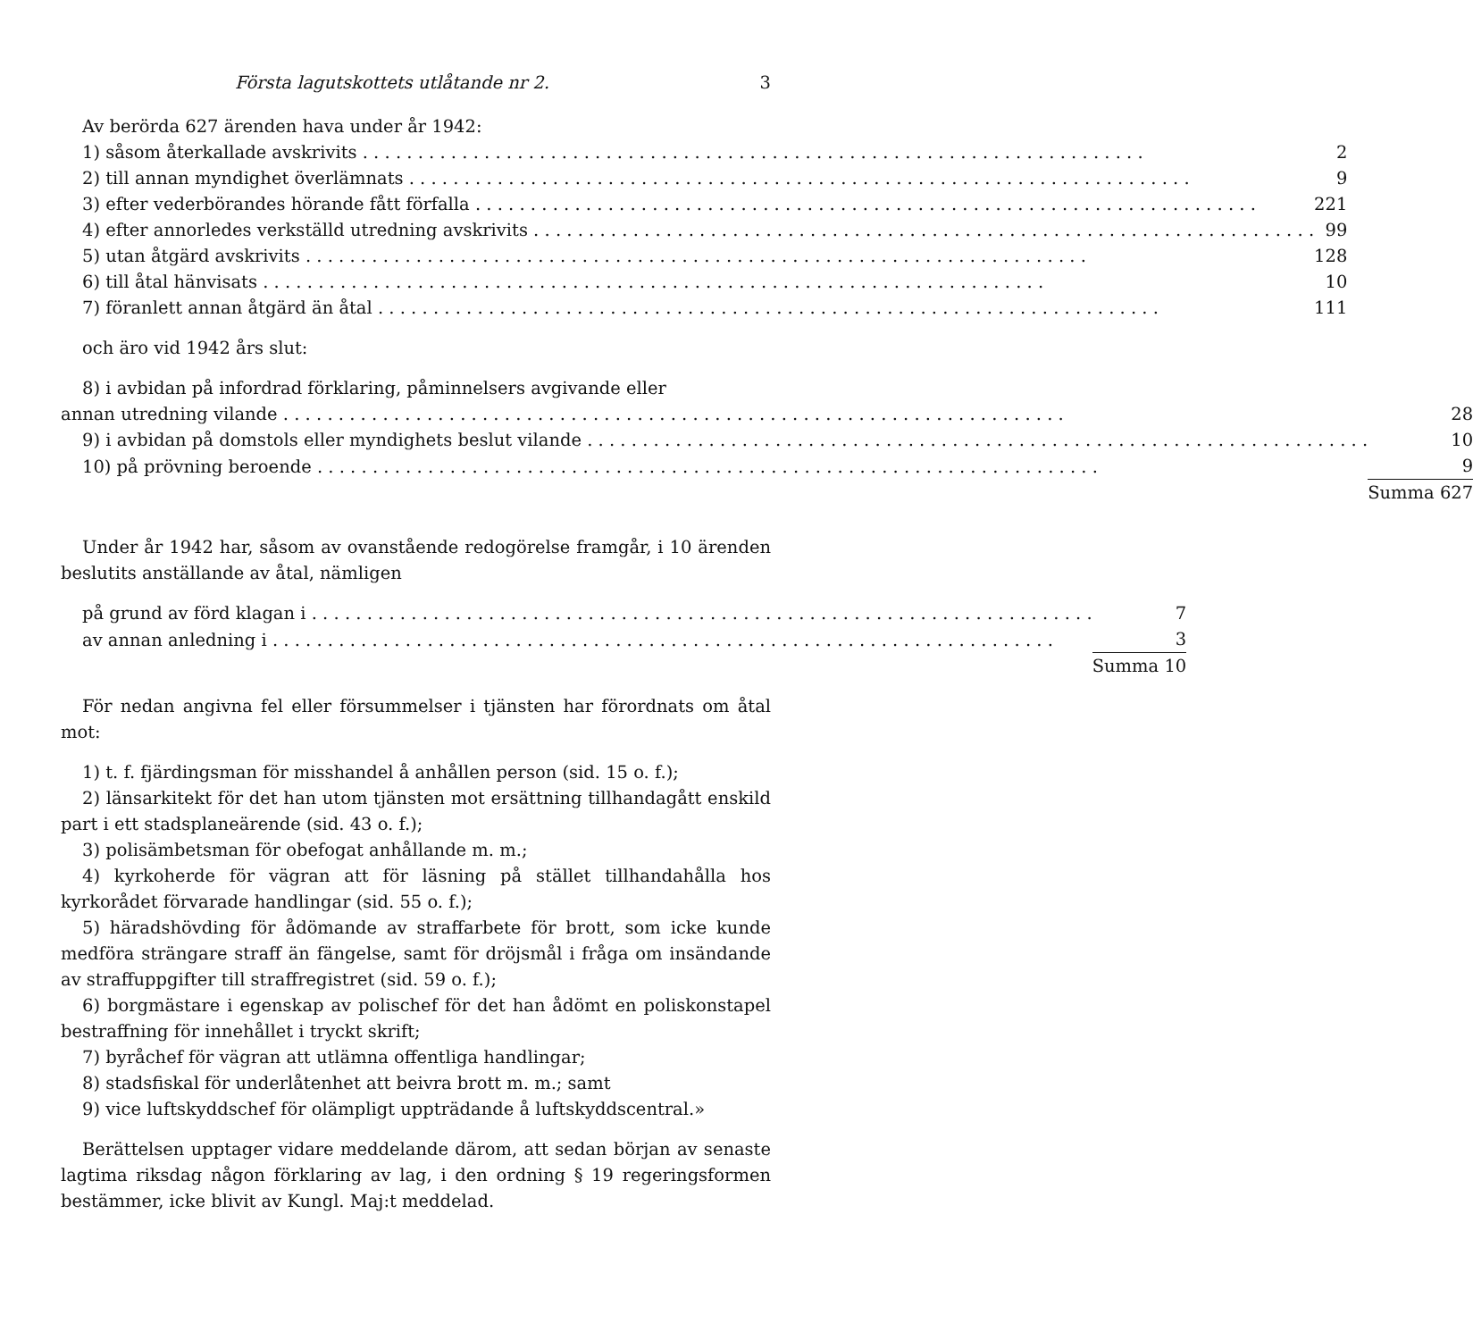Första lagutskottets utlåtande nr 2. 3
Av berörda 627 ärenden hava under år 1942:
| 1) såsom återkallade avskrivits | 2 |
| 2) till annan myndighet överlämnats | 9 |
| 3) efter vederbörandes hörande fått förfalla | 221 |
| 4) efter annorledes verkställd utredning avskrivits | 99 |
| 5) utan åtgärd avskrivits | 128 |
| 6) till åtal hänvisats | 10 |
| 7) föranlett annan åtgärd än åtal | 111 |
och äro vid 1942 års slut:
8) i avbidan på infordrad förklaring, påminnelsers avgivande eller
| annan utredning vilande | 28 |
| 9) i avbidan på domstols eller myndighets beslut vilande | 10 |
| 10) på prövning beroende | 9 |
| | Summa 627 |
Under år 1942 har, såsom av ovanstående redogörelse framgår, i 10 ärenden beslutits anställande av åtal, nämligen
| på grund av förd klagan i | 7 |
| av annan anledning i | 3 |
| | Summa 10 |
För nedan angivna fel eller försummelser i tjänsten har förordnats om åtal mot:
1) t. f. fjärdingsman för misshandel å anhållen person (sid. 15 o. f.);
2) länsarkitekt för det han utom tjänsten mot ersättning tillhandagått enskild part i ett stadsplaneärende (sid. 43 o. f.);
3) polisämbetsman för obefogat anhållande m. m.;
4) kyrkoherde för vägran att för läsning på stället tillhandahålla hos kyrkorådet förvarade handlingar (sid. 55 o. f.);
5) häradshövding för ådömande av straffarbete för brott, som icke kunde medföra strängare straff än fängelse, samt för dröjsmål i fråga om insändande av straffuppgifter till straffregistret (sid. 59 o. f.);
6) borgmästare i egenskap av polischef för det han ådömt en poliskonstapel bestraffning för innehållet i tryckt skrift;
7) byråchef för vägran att utlämna offentliga handlingar;
8) stadsfiskal för underlåtenhet att beivra brott m. m.; samt
9) vice luftskyddschef för olämpligt uppträdande å luftskyddscentral.»
Berättelsen upptager vidare meddelande därom, att sedan början av senaste lagtima riksdag någon förklaring av lag, i den ordning § 19 regeringsformen bestämmer, icke blivit av Kungl. Maj:t meddelad.